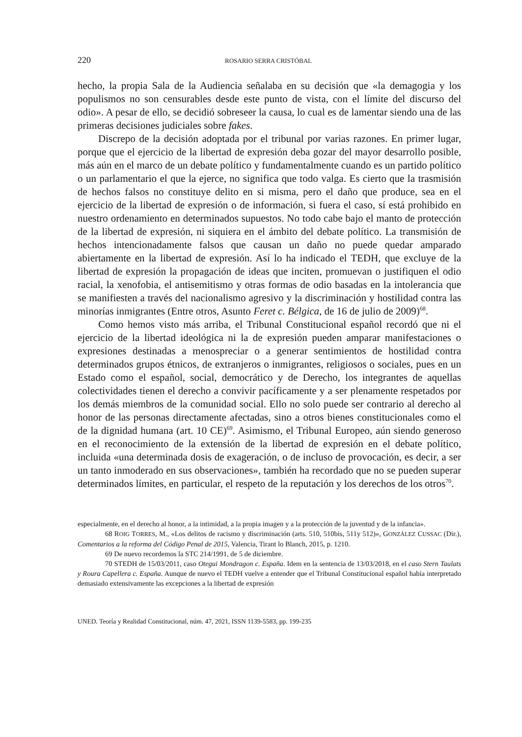220 ROSARIO SERRA CRISTÓBAL
hecho, la propia Sala de la Audiencia señalaba en su decisión que «la demagogia y los populismos no son censurables desde este punto de vista, con el límite del discurso del odio». A pesar de ello, se decidió sobreseer la causa, lo cual es de lamentar siendo una de las primeras decisiones judiciales sobre fakes.
Discrepo de la decisión adoptada por el tribunal por varias razones. En primer lugar, porque que el ejercicio de la libertad de expresión deba gozar del mayor desarrollo posible, más aún en el marco de un debate político y fundamentalmente cuando es un partido político o un parlamentario el que la ejerce, no significa que todo valga. Es cierto que la trasmisión de hechos falsos no constituye delito en si misma, pero el daño que produce, sea en el ejercicio de la libertad de expresión o de información, si fuera el caso, sí está prohibido en nuestro ordenamiento en determinados supuestos. No todo cabe bajo el manto de protección de la libertad de expresión, ni siquiera en el ámbito del debate político. La transmisión de hechos intencionadamente falsos que causan un daño no puede quedar amparado abiertamente en la libertad de expresión. Así lo ha indicado el TEDH, que excluye de la libertad de expresión la propagación de ideas que inciten, promuevan o justifiquen el odio racial, la xenofobia, el antisemitismo y otras formas de odio basadas en la intolerancia que se manifiesten a través del nacionalismo agresivo y la discriminación y hostilidad contra las minorías inmigrantes (Entre otros, Asunto Feret c. Bélgica, de 16 de julio de 2009)<sup>68</sup>.
Como hemos visto más arriba, el Tribunal Constitucional español recordó que ni el ejercicio de la libertad ideológica ni la de expresión pueden amparar manifestaciones o expresiones destinadas a menospreciar o a generar sentimientos de hostilidad contra determinados grupos étnicos, de extranjeros o inmigrantes, religiosos o sociales, pues en un Estado como el español, social, democrático y de Derecho, los integrantes de aquellas colectividades tienen el derecho a convivir pacíficamente y a ser plenamente respetados por los demás miembros de la comunidad social. Ello no solo puede ser contrario al derecho al honor de las personas directamente afectadas, sino a otros bienes constitucionales como el de la dignidad humana (art. 10 CE)<sup>69</sup>. Asimismo, el Tribunal Europeo, aún siendo generoso en el reconocimiento de la extensión de la libertad de expresión en el debate político, incluida «una determinada dosis de exageración, o de incluso de provocación, es decir, a ser un tanto inmoderado en sus observaciones», también ha recordado que no se pueden superar determinados límites, en particular, el respeto de la reputación y los derechos de los otros<sup>70</sup>.
especialmente, en el derecho al honor, a la intimidad, a la propia imagen y a la protección de la juventud y de la infancia».
68 ROIG TORRES, M., «Los delitos de racismo y discriminación (arts. 510, 510bis, 511y 512)», GONZÁLEZ CUSSAC (Dir.), Comentarios a la reforma del Código Penal de 2015, Valencia, Tirant lo Blanch, 2015, p. 1210.
69 De nuevo recordemos la STC 214/1991, de 5 de diciembre.
70 STEDH de 15/03/2011, caso Otegui Mondragon c. España. Idem en la sentencia de 13/03/2018, en el caso Stern Taulats y Roura Capellera c. España. Aunque de nuevo el TEDH vuelve a entender que el Tribunal Constitucional español había interpretado demasiado extensivamente las excepciones a la libertad de expresión
UNED. Teoría y Realidad Constitucional, núm. 47, 2021, ISSN 1139-5583, pp. 199-235